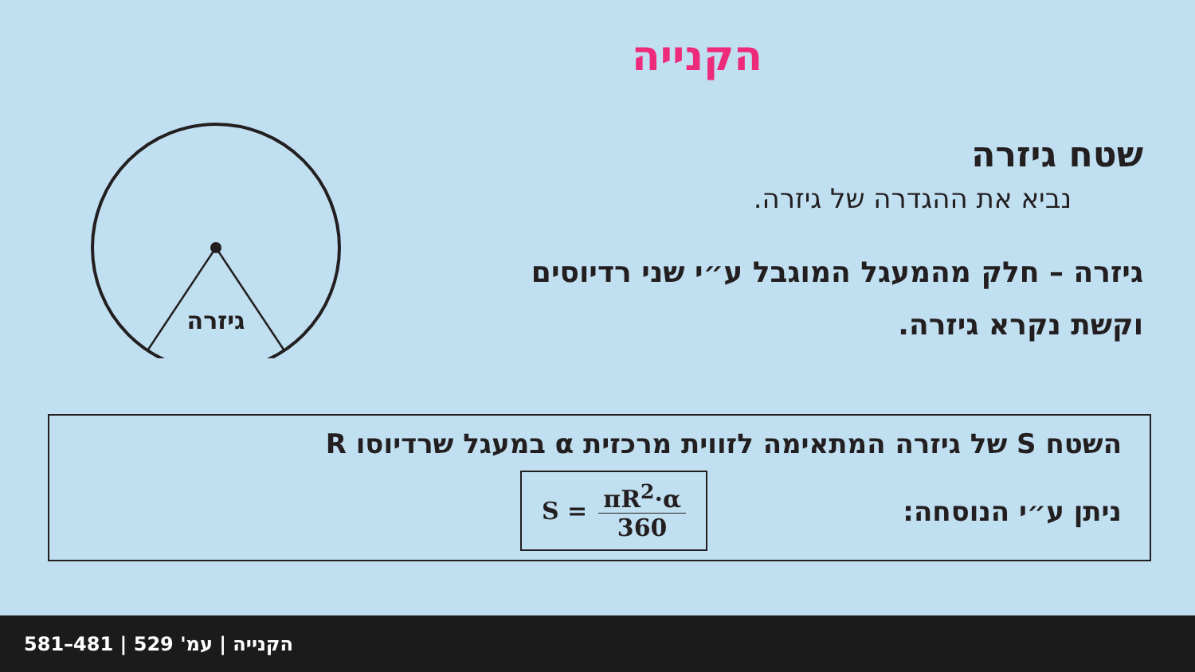הקנייה
גיזרה
שטח גיזרה
נביא את ההגדרה של גיזרה.
גיזרה – חלק מהמעגל המוגבל ע״י שני רדיוסים
וקשת נקרא גיזרה.
השטח S של גיזרה המתאימה לזווית מרכזית α במעגל שרדיוסו R
ניתן ע״י הנוסחה:
S =
πR<sup>2</sup>·α 360
הקנייה | עמ' 529 | 481–581